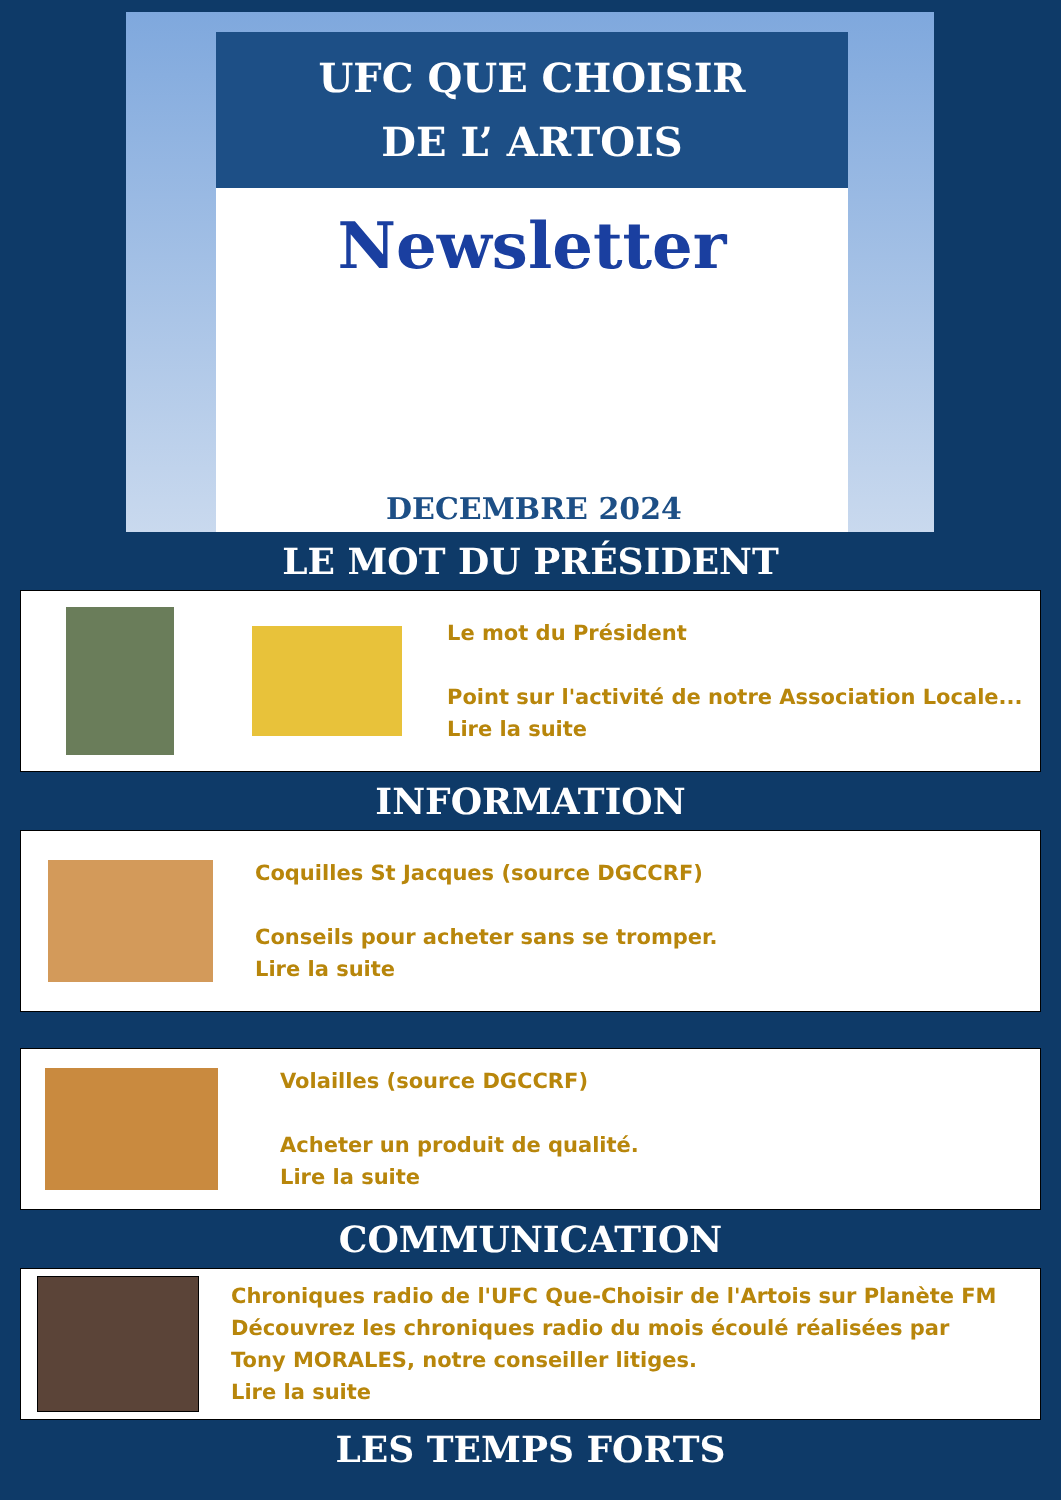UFC QUE CHOISIR
DE L’ ARTOIS
Newsletter
DECEMBRE 2024
LE MOT DU PRÉSIDENT
Le mot du Président
Point sur l'activité de notre Association Locale...
Lire la suite
INFORMATION
Coquilles St Jacques (source DGCCRF)
Conseils pour acheter sans se tromper.
Lire la suite
Volailles (source DGCCRF)
Acheter un produit de qualité.
Lire la suite
COMMUNICATION
Chroniques radio de l'UFC Que-Choisir de l'Artois sur Planète FM
Découvrez les chroniques radio du mois écoulé réalisées par
Tony MORALES, notre conseiller litiges.
Lire la suite
LES TEMPS FORTS